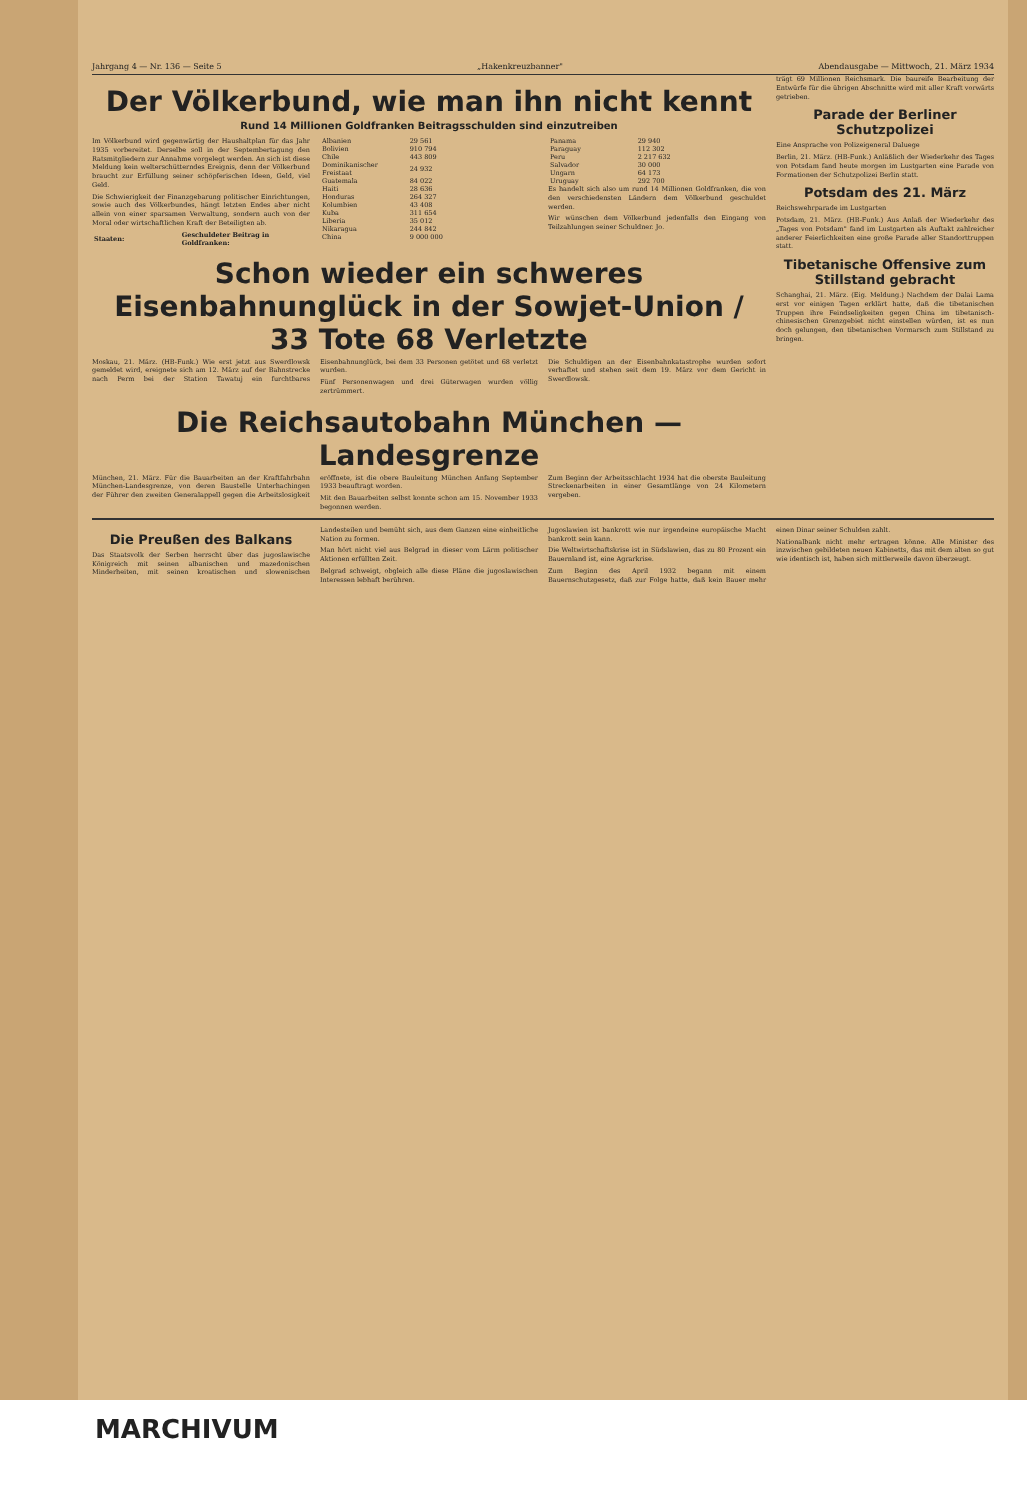Jahrgang 4 — Nr. 136 — Seite 5 „Hakenkreuzbanner" Abendausgabe — Mittwoch, 21. März 1934
Der Völkerbund, wie man ihn nicht kennt
Rund 14 Millionen Goldfranken Beitragsschulden sind einzutreiben
Im Völkerbund wird gegenwärtig der Haushaltplan für das Jahr 1935 vorbereitet. Derselbe soll in der Septembertagung den Ratsmitgliedern zur Annahme vorgelegt werden. An sich ist diese Meldung kein welterschütterndes Ereignis, denn der Völkerbund braucht zur Erfüllung seiner schöpferischen Ideen, Geld, viel Geld.
Die Schwierigkeit der Finanzgebarung politischer Einrichtungen, sowie auch des Völkerbundes, hängt letzten Endes aber nicht allein von einer sparsamen Verwaltung, sondern auch von der Moral oder wirtschaftlichen Kraft der Beteiligten ab.
| Staaten: | Geschuldeter Beitrag in Goldfranken: |
| --- | --- |
| Albanien | 29 561 |
| Bolivien | 910 794 |
| Chile | 443 809 |
| Dominikanischer Freistaat | 24 932 |
| Guatemala | 84 022 |
| Haiti | 28 636 |
| Honduras | 264 327 |
| Kolumbien | 43 408 |
| Kuba | 311 654 |
| Liberia | 35 012 |
| Nikaragua | 244 842 |
| China | 9 000 000 |
| Panama | 29 940 |
| Paraguay | 112 302 |
| Peru | 2 217 632 |
| Salvador | 30 000 |
| Ungarn | 64 173 |
| Uruguay | 292 700 |
Es handelt sich also um rund 14 Millionen Goldfranken, die von den verschiedensten Ländern dem Völkerbund geschuldet werden.
Wir wünschen dem Völkerbund jedenfalls den Eingang von Teilzahlungen seiner Schuldner. Jo.
Schon wieder ein schweres Eisenbahnunglück in der Sowjet-Union / 33 Tote 68 Verletzte
Moskau, 21. März. (HB-Funk.) Wie erst jetzt aus Swerdlowsk gemeldet wird, ereignete sich am 12. März auf der Bahnstrecke nach Perm bei der Station Tawatuj ein furchtbares Eisenbahnunglück, bei dem 33 Personen getötet und 68 verletzt wurden.
Fünf Personenwagen und drei Güterwagen wurden völlig zertrümmert.
Die Schuldigen an der Eisenbahnkatastrophe wurden sofort verhaftet und stehen seit dem 19. März vor dem Gericht in Swerdlowsk.
Die Reichsautobahn München — Landesgrenze
München, 21. März. Für die Bauarbeiten an der Kraftfahrbahn München-Landesgrenze, von deren Baustelle Unterhachingen der Führer den zweiten Generalappell gegen die Arbeitslosigkeit eröffnete, ist die obere Bauleitung München Anfang September 1933 beauftragt worden.
Mit den Bauarbeiten selbst konnte schon am 15. November 1933 begonnen werden.
Zum Beginn der Arbeitsschlacht 1934 hat die oberste Bauleitung Streckenarbeiten in einer Gesamtlänge von 24 Kilometern vergeben.
trägt 69 Millionen Reichsmark. Die baureife Bearbeitung der Entwürfe für die übrigen Abschnitte wird mit aller Kraft vorwärts getrieben.
Parade der Berliner Schutzpolizei
Eine Ansprache von Polizeigeneral Daluege
Berlin, 21. März. (HB-Funk.) Anläßlich der Wiederkehr des Tages von Potsdam fand heute morgen im Lustgarten eine Parade von Formationen der Schutzpolizei Berlin statt.
Potsdam des 21. März
Reichswehrparade im Lustgarten
Potsdam, 21. März. (HB-Funk.) Aus Anlaß der Wiederkehr des „Tages von Potsdam" fand im Lustgarten als Auftakt zahlreicher anderer Feierlichkeiten eine große Parade aller Standorttruppen statt.
Tibetanische Offensive zum Stillstand gebracht
Schanghai, 21. März. (Eig. Meldung.) Nachdem der Dalai Lama erst vor einigen Tagen erklärt hatte, daß die tibetanischen Truppen ihre Feindseligkeiten gegen China im tibetanisch-chinesischen Grenzgebiet nicht einstellen würden, ist es nun doch gelungen, den tibetanischen Vormarsch zum Stillstand zu bringen.
Die Preußen des Balkans
Das Staatsvolk der Serben herrscht über das jugoslawische Königreich mit seinen albanischen und mazedonischen Minderheiten, mit seinen kroatischen und slowenischen Landesteilen und bemüht sich, aus dem Ganzen eine einheitliche Nation zu formen.
Man hört nicht viel aus Belgrad in dieser vom Lärm politischer Aktionen erfüllten Zeit.
Belgrad schweigt, obgleich alle diese Pläne die jugoslawischen Interessen lebhaft berühren.
Jugoslawien ist bankrott wie nur irgendeine europäische Macht bankrott sein kann.
Die Weltwirtschaftskrise ist in Südslawien, das zu 80 Prozent ein Bauernland ist, eine Agrarkrise.
Zum Beginn des April 1932 begann mit einem Bauernschutzgesetz, daß zur Folge hatte, daß kein Bauer mehr einen Dinar seiner Schulden zahlt.
Nationalbank nicht mehr ertragen könne. Alle Minister des inzwischen gebildeten neuen Kabinetts, das mit dem alten so gut wie identisch ist, haben sich mittlerweile davon überzeugt.
MARCHIVUM